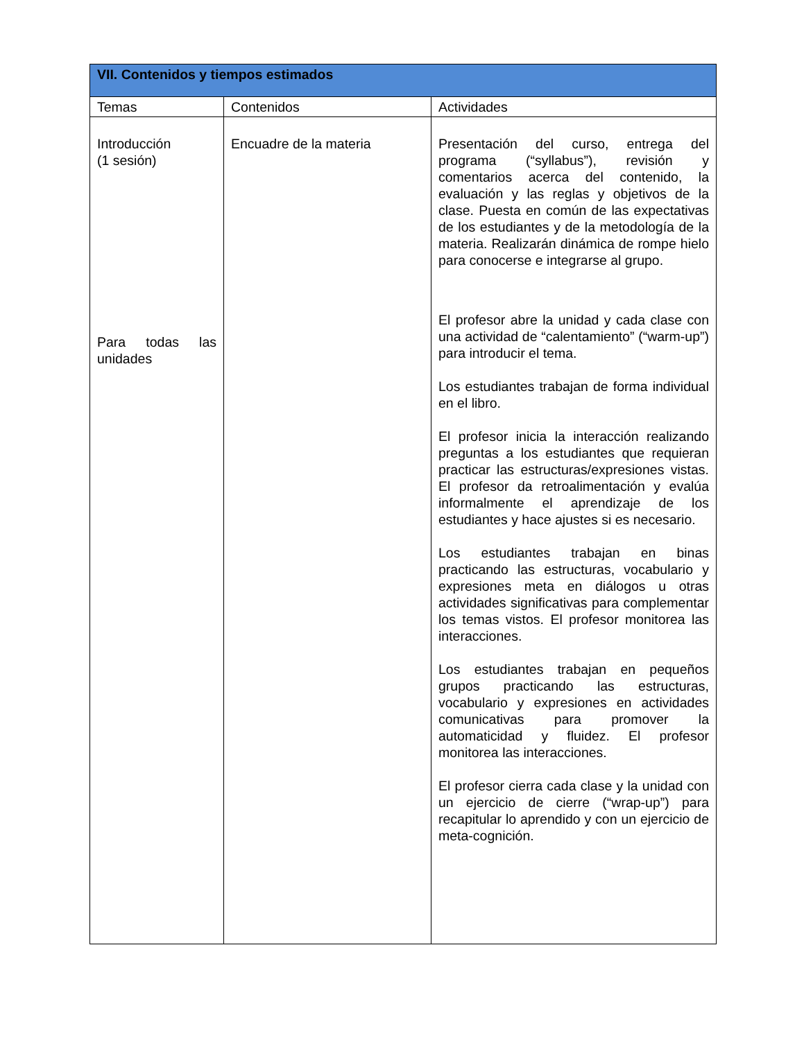| VII. Contenidos y tiempos estimados | | |
| --- | --- | --- |
| Temas | Contenidos | Actividades |
| Introducción (1 sesión) Para todas las unidades | Encuadre de la materia | Presentación del curso, entrega del programa (“syllabus”), revisión y comentarios acerca del contenido, la evaluación y las reglas y objetivos de la clase. Puesta en común de las expectativas de los estudiantes y de la metodología de la materia. Realizarán dinámica de rompe hielo para conocerse e integrarse al grupo. El profesor abre la unidad y cada clase con una actividad de “calentamiento” (“warm-up”) para introducir el tema. Los estudiantes trabajan de forma individual en el libro. El profesor inicia la interacción realizando preguntas a los estudiantes que requieran practicar las estructuras/expresiones vistas. El profesor da retroalimentación y evalúa informalmente el aprendizaje de los estudiantes y hace ajustes si es necesario. Los estudiantes trabajan en binas practicando las estructuras, vocabulario y expresiones meta en diálogos u otras actividades significativas para complementar los temas vistos. El profesor monitorea las interacciones. Los estudiantes trabajan en pequeños grupos practicando las estructuras, vocabulario y expresiones en actividades comunicativas para promover la automaticidad y fluidez. El profesor monitorea las interacciones. El profesor cierra cada clase y la unidad con un ejercicio de cierre (“wrap-up”) para recapitular lo aprendido y con un ejercicio de meta-cognición. |